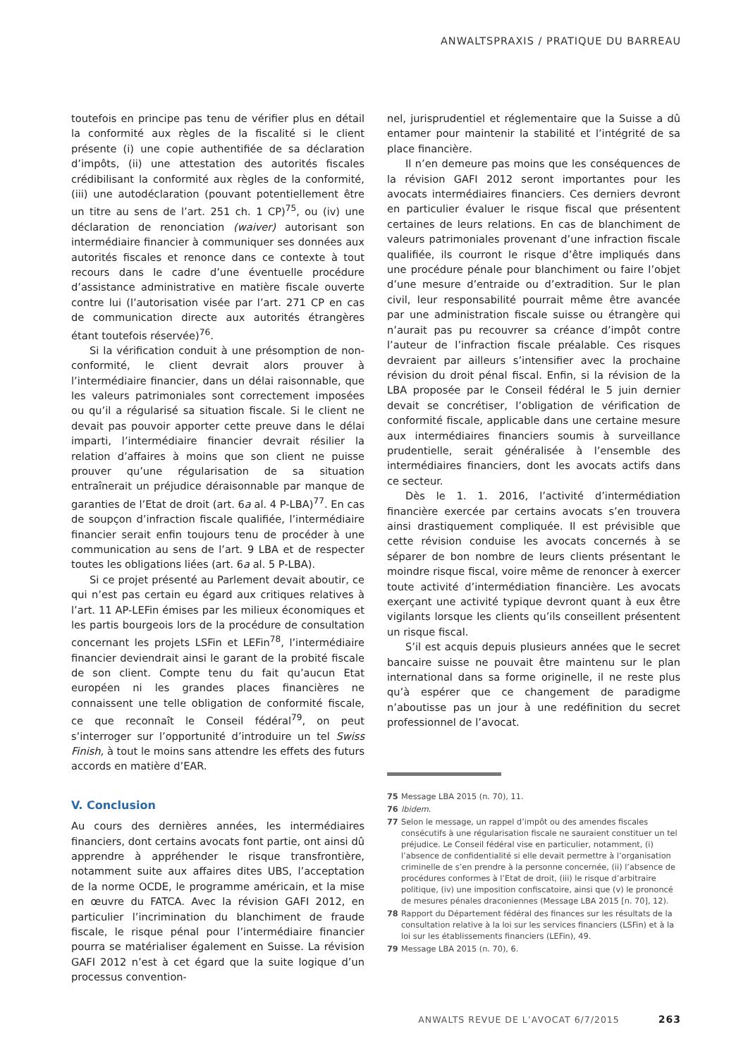ANWALTSPRAXIS / PRATIQUE DU BARREAU
toutefois en principe pas tenu de vérifier plus en détail la conformité aux règles de la fiscalité si le client présente (i) une copie authentifiée de sa déclaration d’impôts, (ii) une attestation des autorités fiscales crédibilisant la conformité aux règles de la conformité, (iii) une autodéclaration (pouvant potentiellement être un titre au sens de l’art. 251 ch. 1 CP)<sup>75</sup>, ou (iv) une déclaration de renonciation (waiver) autorisant son intermédiaire financier à communiquer ses données aux autorités fiscales et renonce dans ce contexte à tout recours dans le cadre d’une éventuelle procédure d’assistance administrative en matière fiscale ouverte contre lui (l’autorisation visée par l’art. 271 CP en cas de communication directe aux autorités étrangères étant toutefois réservée)<sup>76</sup>.
Si la vérification conduit à une présomption de non-conformité, le client devrait alors prouver à l’intermédiaire financier, dans un délai raisonnable, que les valeurs patrimoniales sont correctement imposées ou qu’il a régularisé sa situation fiscale. Si le client ne devait pas pouvoir apporter cette preuve dans le délai imparti, l’intermédiaire financier devrait résilier la relation d’affaires à moins que son client ne puisse prouver qu’une régularisation de sa situation entraînerait un préjudice déraisonnable par manque de garanties de l’Etat de droit (art. 6a al. 4 P-LBA)<sup>77</sup>. En cas de soupçon d’infraction fiscale qualifiée, l’intermédiaire financier serait enfin toujours tenu de procéder à une communication au sens de l’art. 9 LBA et de respecter toutes les obligations liées (art. 6a al. 5 P-LBA).
Si ce projet présenté au Parlement devait aboutir, ce qui n’est pas certain eu égard aux critiques relatives à l’art. 11 AP-LEFin émises par les milieux économiques et les partis bourgeois lors de la procédure de consultation concernant les projets LSFin et LEFin<sup>78</sup>, l’intermédiaire financier deviendrait ainsi le garant de la probité fiscale de son client. Compte tenu du fait qu’aucun Etat européen ni les grandes places financières ne connaissent une telle obligation de conformité fiscale, ce que reconnaît le Conseil fédéral<sup>79</sup>, on peut s’interroger sur l’opportunité d’introduire un tel Swiss Finish, à tout le moins sans attendre les effets des futurs accords en matière d’EAR.
V. Conclusion
Au cours des dernières années, les intermédiaires financiers, dont certains avocats font partie, ont ainsi dû apprendre à appréhender le risque transfrontière, notamment suite aux affaires dites UBS, l’acceptation de la norme OCDE, le programme américain, et la mise en œuvre du FATCA. Avec la révision GAFI 2012, en particulier l’incrimination du blanchiment de fraude fiscale, le risque pénal pour l’intermédiaire financier pourra se matérialiser également en Suisse. La révision GAFI 2012 n’est à cet égard que la suite logique d’un processus convention-
nel, jurisprudentiel et réglementaire que la Suisse a dû entamer pour maintenir la stabilité et l’intégrité de sa place financière.
Il n’en demeure pas moins que les conséquences de la révision GAFI 2012 seront importantes pour les avocats intermédiaires financiers. Ces derniers devront en particulier évaluer le risque fiscal que présentent certaines de leurs relations. En cas de blanchiment de valeurs patrimoniales provenant d’une infraction fiscale qualifiée, ils courront le risque d’être impliqués dans une procédure pénale pour blanchiment ou faire l’objet d’une mesure d’entraide ou d’extradition. Sur le plan civil, leur responsabilité pourrait même être avancée par une administration fiscale suisse ou étrangère qui n’aurait pas pu recouvrer sa créance d’impôt contre l’auteur de l’infraction fiscale préalable. Ces risques devraient par ailleurs s’intensifier avec la prochaine révision du droit pénal fiscal. Enfin, si la révision de la LBA proposée par le Conseil fédéral le 5 juin dernier devait se concrétiser, l’obligation de vérification de conformité fiscale, applicable dans une certaine mesure aux intermédiaires financiers soumis à surveillance prudentielle, serait généralisée à l’ensemble des intermédiaires financiers, dont les avocats actifs dans ce secteur.
Dès le 1. 1. 2016, l’activité d’intermédiation financière exercée par certains avocats s’en trouvera ainsi drastiquement compliquée. Il est prévisible que cette révision conduise les avocats concernés à se séparer de bon nombre de leurs clients présentant le moindre risque fiscal, voire même de renoncer à exercer toute activité d’intermédiation financière. Les avocats exerçant une activité typique devront quant à eux être vigilants lorsque les clients qu’ils conseillent présentent un risque fiscal.
S’il est acquis depuis plusieurs années que le secret bancaire suisse ne pouvait être maintenu sur le plan international dans sa forme originelle, il ne reste plus qu’à espérer que ce changement de paradigme n’aboutisse pas un jour à une redéfinition du secret professionnel de l’avocat.
75 Message LBA 2015 (n. 70), 11.
76 Ibidem.
77 Selon le message, un rappel d’impôt ou des amendes fiscales consécutifs à une régularisation fiscale ne sauraient constituer un tel préjudice. Le Conseil fédéral vise en particulier, notamment, (i) l’absence de confidentialité si elle devait permettre à l’organisation criminelle de s’en prendre à la personne concernée, (ii) l’absence de procédures conformes à l’Etat de droit, (iii) le risque d’arbitraire politique, (iv) une imposition confiscatoire, ainsi que (v) le prononcé de mesures pénales draconiennes (Message LBA 2015 [n. 70], 12).
78 Rapport du Département fédéral des finances sur les résultats de la consultation relative à la loi sur les services financiers (LSFin) et à la loi sur les établissements financiers (LEFin), 49.
79 Message LBA 2015 (n. 70), 6.
ANWALTS REVUE DE L’AVOCAT 6/7/2015 263